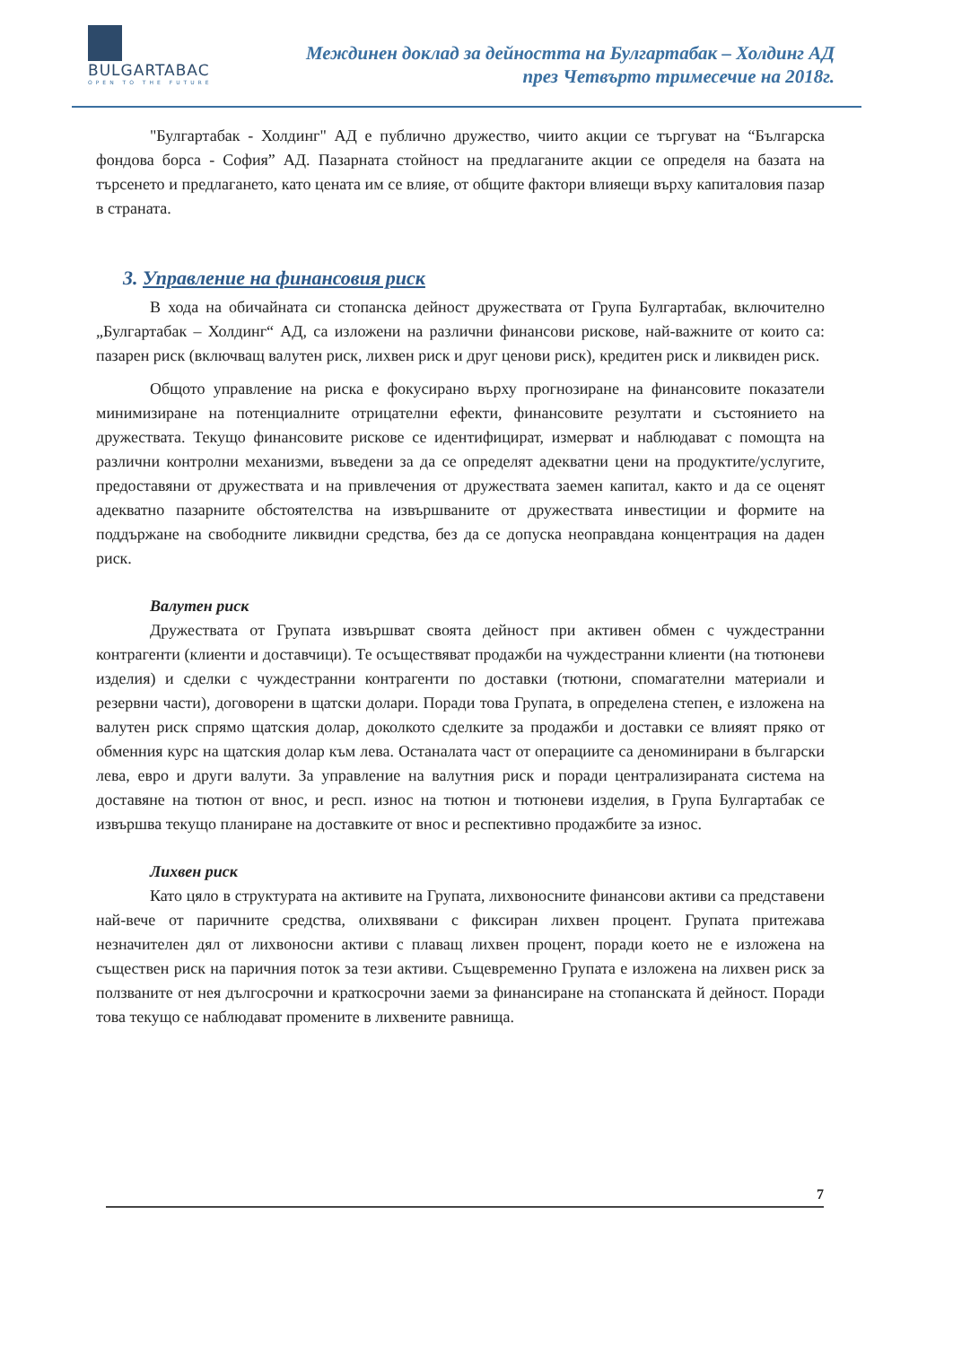BULGARTABAC
OPEN TO THE FUTURE
Междинен доклад за дейността на Булгартабак – Холдинг АД
през Четвърто тримесечие на 2018г.
"Булгартабак - Холдинг" АД е публично дружество, чиито акции се търгуват на “Българска фондова борса - София” АД. Пазарната стойност на предлаганите акции се определя на базата на търсенето и предлагането, като цената им се влияе, от общите фактори влияещи върху капиталовия пазар в страната.
3. Управление на финансовия риск
В хода на обичайната си стопанска дейност дружествата от Група Булгартабак, включително „Булгартабак – Холдинг“ АД, са изложени на различни финансови рискове, най-важните от които са: пазарен риск (включващ валутен риск, лихвен риск и друг ценови риск), кредитен риск и ликвиден риск.
Общото управление на риска е фокусирано върху прогнозиране на финансовите показатели минимизиране на потенциалните отрицателни ефекти, финансовите резултати и състоянието на дружествата. Текущо финансовите рискове се идентифицират, измерват и наблюдават с помощта на различни контролни механизми, въведени за да се определят адекватни цени на продуктите/услугите, предоставяни от дружествата и на привлечения от дружествата заемен капитал, както и да се оценят адекватно пазарните обстоятелства на извършваните от дружествата инвестиции и формите на поддържане на свободните ликвидни средства, без да се допуска неоправдана концентрация на даден риск.
Валутен риск
Дружествата от Групата извършват своята дейност при активен обмен с чуждестранни контрагенти (клиенти и доставчици). Те осъществяват продажби на чуждестранни клиенти (на тютюневи изделия) и сделки с чуждестранни контрагенти по доставки (тютюни, спомагателни материали и резервни части), договорени в щатски долари. Поради това Групата, в определена степен, е изложена на валутен риск спрямо щатския долар, доколкото сделките за продажби и доставки се влияят пряко от обменния курс на щатския долар към лева. Останалата част от операциите са деноминирани в български лева, евро и други валути. За управление на валутния риск и поради централизираната система на доставяне на тютюн от внос, и респ. износ на тютюн и тютюневи изделия, в Група Булгартабак се извършва текущо планиране на доставките от внос и респективно продажбите за износ.
Лихвен риск
Като цяло в структурата на активите на Групата, лихвоносните финансови активи са представени най-вече от паричните средства, олихвявани с фиксиран лихвен процент. Групата притежава незначителен дял от лихвоносни активи с плаващ лихвен процент, поради което не е изложена на съществен риск на паричния поток за тези активи. Същевременно Групата е изложена на лихвен риск за ползваните от нея дългосрочни и краткосрочни заеми за финансиране на стопанската й дейност. Поради това текущо се наблюдават промените в лихвените равнища.
7